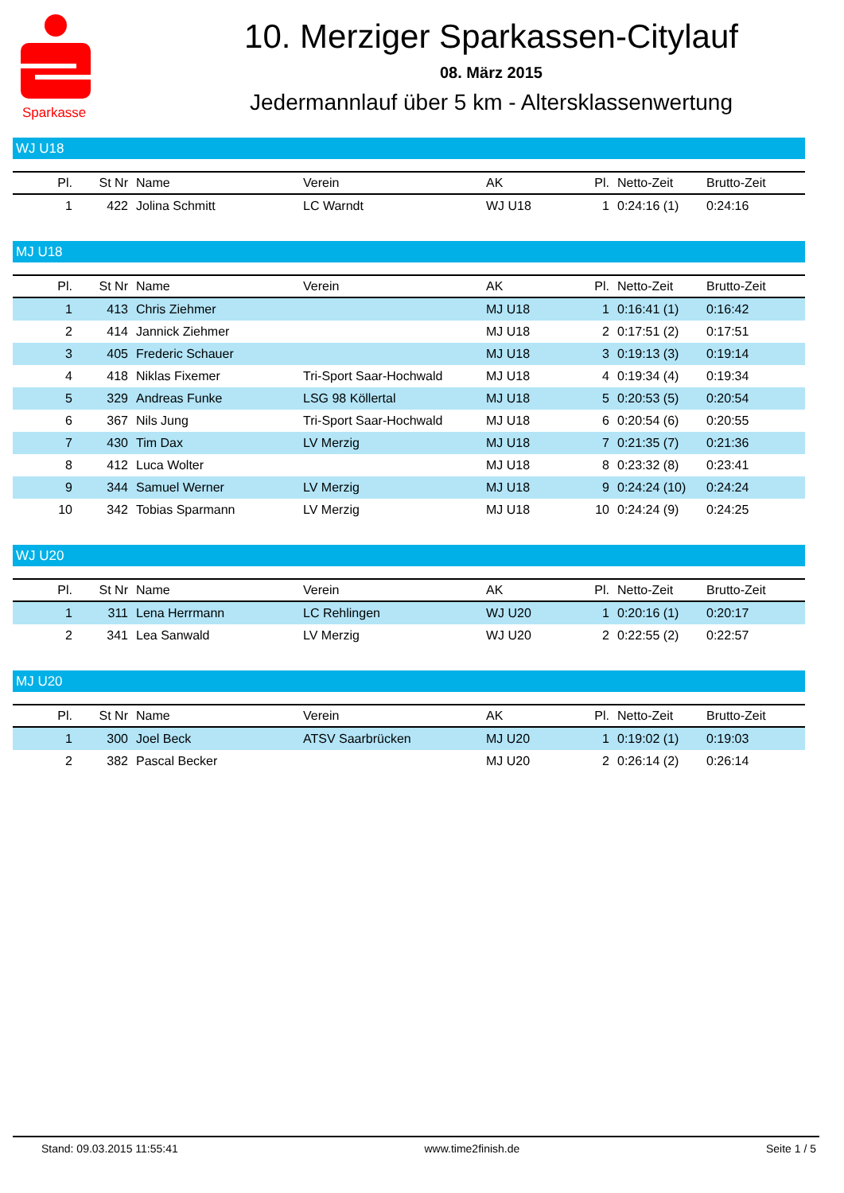Sparkasse
10. Merziger Sparkassen-Citylauf
08. März 2015
Jedermannlauf über 5 km - Altersklassenwertung
WJ U18
| Pl. | St Nr | Name | Verein | AK | Pl. | Netto-Zeit | Brutto-Zeit |
| --- | --- | --- | --- | --- | --- | --- | --- |
| 1 | 422 | Jolina Schmitt | LC Warndt | WJ U18 | 1 | 0:24:16 (1) | 0:24:16 |
MJ U18
| Pl. | St Nr | Name | Verein | AK | Pl. | Netto-Zeit | Brutto-Zeit |
| --- | --- | --- | --- | --- | --- | --- | --- |
| 1 | 413 | Chris Ziehmer | | MJ U18 | 1 | 0:16:41 (1) | 0:16:42 |
| 2 | 414 | Jannick Ziehmer | | MJ U18 | 2 | 0:17:51 (2) | 0:17:51 |
| 3 | 405 | Frederic Schauer | | MJ U18 | 3 | 0:19:13 (3) | 0:19:14 |
| 4 | 418 | Niklas Fixemer | Tri-Sport Saar-Hochwald | MJ U18 | 4 | 0:19:34 (4) | 0:19:34 |
| 5 | 329 | Andreas Funke | LSG 98 Köllertal | MJ U18 | 5 | 0:20:53 (5) | 0:20:54 |
| 6 | 367 | Nils Jung | Tri-Sport Saar-Hochwald | MJ U18 | 6 | 0:20:54 (6) | 0:20:55 |
| 7 | 430 | Tim Dax | LV Merzig | MJ U18 | 7 | 0:21:35 (7) | 0:21:36 |
| 8 | 412 | Luca Wolter | | MJ U18 | 8 | 0:23:32 (8) | 0:23:41 |
| 9 | 344 | Samuel Werner | LV Merzig | MJ U18 | 9 | 0:24:24 (10) | 0:24:24 |
| 10 | 342 | Tobias Sparmann | LV Merzig | MJ U18 | 10 | 0:24:24 (9) | 0:24:25 |
WJ U20
| Pl. | St Nr | Name | Verein | AK | Pl. | Netto-Zeit | Brutto-Zeit |
| --- | --- | --- | --- | --- | --- | --- | --- |
| 1 | 311 | Lena Herrmann | LC Rehlingen | WJ U20 | 1 | 0:20:16 (1) | 0:20:17 |
| 2 | 341 | Lea Sanwald | LV Merzig | WJ U20 | 2 | 0:22:55 (2) | 0:22:57 |
MJ U20
| Pl. | St Nr | Name | Verein | AK | Pl. | Netto-Zeit | Brutto-Zeit |
| --- | --- | --- | --- | --- | --- | --- | --- |
| 1 | 300 | Joel Beck | ATSV Saarbrücken | MJ U20 | 1 | 0:19:02 (1) | 0:19:03 |
| 2 | 382 | Pascal Becker | | MJ U20 | 2 | 0:26:14 (2) | 0:26:14 |
Stand: 09.03.2015 11:55:41 www.time2finish.de Seite 1 / 5